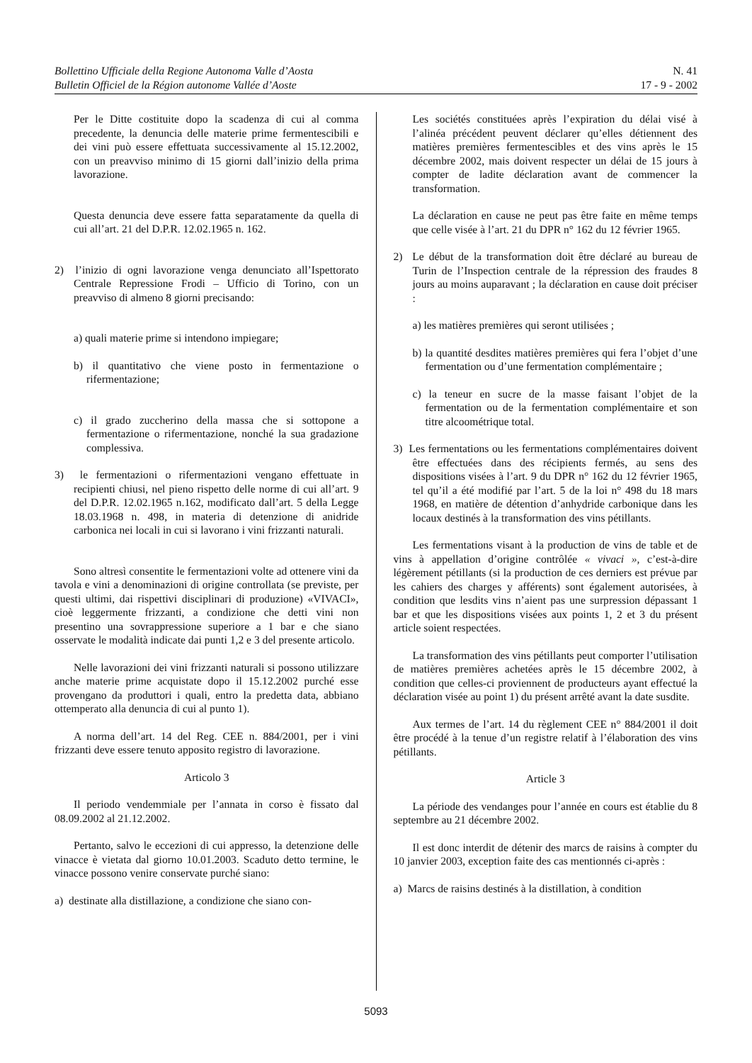Bollettino Ufficiale della Regione Autonoma Valle d’Aosta
Bulletin Officiel de la Région autonome Vallée d’Aoste
N. 41
17 - 9 - 2002
Per le Ditte costituite dopo la scadenza di cui al comma precedente, la denuncia delle materie prime fermentescibili e dei vini può essere effettuata successivamente al 15.12.2002, con un preavviso minimo di 15 giorni dall’inizio della prima lavorazione.
Questa denuncia deve essere fatta separatamente da quella di cui all’art. 21 del D.P.R. 12.02.1965 n. 162.
2) l’inizio di ogni lavorazione venga denunciato all’Ispettorato Centrale Repressione Frodi – Ufficio di Torino, con un preavviso di almeno 8 giorni precisando:
a) quali materie prime si intendono impiegare;
b) il quantitativo che viene posto in fermentazione o rifermentazione;
c) il grado zuccherino della massa che si sottopone a fermentazione o rifermentazione, nonché la sua gradazione complessiva.
3) le fermentazioni o rifermentazioni vengano effettuate in recipienti chiusi, nel pieno rispetto delle norme di cui all’art. 9 del D.P.R. 12.02.1965 n.162, modificato dall’art. 5 della Legge 18.03.1968 n. 498, in materia di detenzione di anidride carbonica nei locali in cui si lavorano i vini frizzanti naturali.
Sono altresì consentite le fermentazioni volte ad ottenere vini da tavola e vini a denominazioni di origine controllata (se previste, per questi ultimi, dai rispettivi disciplinari di produzione) «VIVACI», cioè leggermente frizzanti, a condizione che detti vini non presentino una sovrappressione superiore a 1 bar e che siano osservate le modalità indicate dai punti 1,2 e 3 del presente articolo.
Nelle lavorazioni dei vini frizzanti naturali si possono utilizzare anche materie prime acquistate dopo il 15.12.2002 purché esse provengano da produttori i quali, entro la predetta data, abbiano ottemperato alla denuncia di cui al punto 1).
A norma dell’art. 14 del Reg. CEE n. 884/2001, per i vini frizzanti deve essere tenuto apposito registro di lavorazione.
Articolo 3
Il periodo vendemmiale per l’annata in corso è fissato dal 08.09.2002 al 21.12.2002.
Pertanto, salvo le eccezioni di cui appresso, la detenzione delle vinacce è vietata dal giorno 10.01.2003. Scaduto detto termine, le vinacce possono venire conservate purché siano:
a) destinate alla distillazione, a condizione che siano con-
Les sociétés constituées après l’expiration du délai visé à l’alinéa précédent peuvent déclarer qu’elles détiennent des matières premières fermentescibles et des vins après le 15 décembre 2002, mais doivent respecter un délai de 15 jours à compter de ladite déclaration avant de commencer la transformation.
La déclaration en cause ne peut pas être faite en même temps que celle visée à l’art. 21 du DPR n° 162 du 12 février 1965.
2) Le début de la transformation doit être déclaré au bureau de Turin de l’Inspection centrale de la répression des fraudes 8 jours au moins auparavant ; la déclaration en cause doit préciser :
a) les matières premières qui seront utilisées ;
b) la quantité desdites matières premières qui fera l’objet d’une fermentation ou d’une fermentation complémentaire ;
c) la teneur en sucre de la masse faisant l’objet de la fermentation ou de la fermentation complémentaire et son titre alcoométrique total.
3) Les fermentations ou les fermentations complémentaires doivent être effectuées dans des récipients fermés, au sens des dispositions visées à l’art. 9 du DPR n° 162 du 12 février 1965, tel qu’il a été modifié par l’art. 5 de la loi n° 498 du 18 mars 1968, en matière de détention d’anhydride carbonique dans les locaux destinés à la transformation des vins pétillants.
Les fermentations visant à la production de vins de table et de vins à appellation d’origine contrôlée « vivaci », c’est-à-dire légèrement pétillants (si la production de ces derniers est prévue par les cahiers des charges y afférents) sont également autorisées, à condition que lesdits vins n’aient pas une surpression dépassant 1 bar et que les dispositions visées aux points 1, 2 et 3 du présent article soient respectées.
La transformation des vins pétillants peut comporter l’utilisation de matières premières achetées après le 15 décembre 2002, à condition que celles-ci proviennent de producteurs ayant effectué la déclaration visée au point 1) du présent arrêté avant la date susdite.
Aux termes de l’art. 14 du règlement CEE n° 884/2001 il doit être procédé à la tenue d’un registre relatif à l’élaboration des vins pétillants.
Article 3
La période des vendanges pour l’année en cours est établie du 8 septembre au 21 décembre 2002.
Il est donc interdit de détenir des marcs de raisins à compter du 10 janvier 2003, exception faite des cas mentionnés ci-après :
a) Marcs de raisins destinés à la distillation, à condition
5093